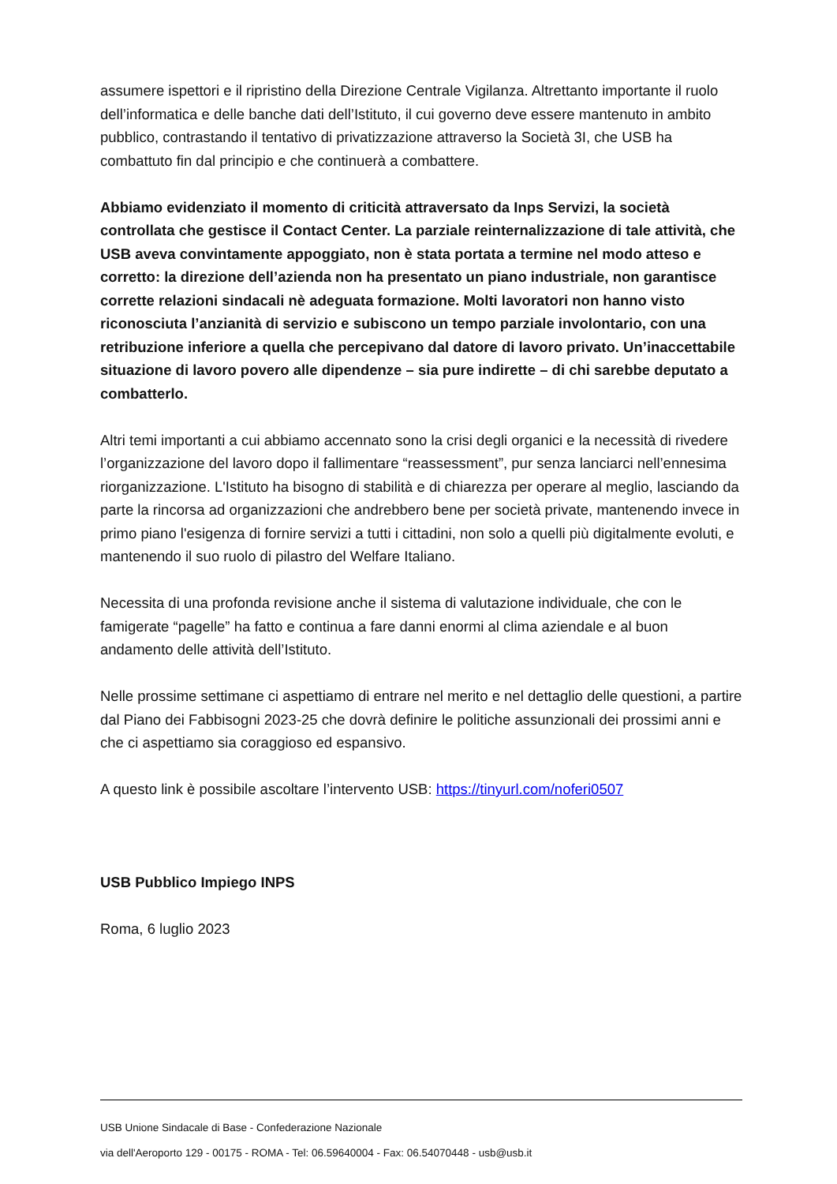assumere ispettori e il ripristino della Direzione Centrale Vigilanza. Altrettanto importante il ruolo dell’informatica e delle banche dati dell’Istituto, il cui governo deve essere mantenuto in ambito pubblico, contrastando il tentativo di privatizzazione attraverso la Società 3I, che USB ha combattuto fin dal principio e che continuerà a combattere.
Abbiamo evidenziato il momento di criticità attraversato da Inps Servizi, la società controllata che gestisce il Contact Center. La parziale reinternalizzazione di tale attività, che USB aveva convintamente appoggiato, non è stata portata a termine nel modo atteso e corretto: la direzione dell’azienda non ha presentato un piano industriale, non garantisce corrette relazioni sindacali nè adeguata formazione. Molti lavoratori non hanno visto riconosciuta l’anzianità di servizio e subiscono un tempo parziale involontario, con una retribuzione inferiore a quella che percepivano dal datore di lavoro privato. Un’inaccettabile situazione di lavoro povero alle dipendenze – sia pure indirette – di chi sarebbe deputato a combatterlo.
Altri temi importanti a cui abbiamo accennato sono la crisi degli organici e la necessità di rivedere l’organizzazione del lavoro dopo il fallimentare “reassessment”, pur senza lanciarci nell’ennesima riorganizzazione. L'Istituto ha bisogno di stabilità e di chiarezza per operare al meglio, lasciando da parte la rincorsa ad organizzazioni che andrebbero bene per società private, mantenendo invece in primo piano l'esigenza di fornire servizi a tutti i cittadini, non solo a quelli più digitalmente evoluti, e mantenendo il suo ruolo di pilastro del Welfare Italiano.
Necessita di una profonda revisione anche il sistema di valutazione individuale, che con le famigerate “pagelle” ha fatto e continua a fare danni enormi al clima aziendale e al buon andamento delle attività dell’Istituto.
Nelle prossime settimane ci aspettiamo di entrare nel merito e nel dettaglio delle questioni, a partire dal Piano dei Fabbisogni 2023-25 che dovrà definire le politiche assunzionali dei prossimi anni e che ci aspettiamo sia coraggioso ed espansivo.
A questo link è possibile ascoltare l’intervento USB: https://tinyurl.com/noferi0507
USB Pubblico Impiego INPS
Roma, 6 luglio 2023
USB Unione Sindacale di Base - Confederazione Nazionale
via dell'Aeroporto 129 - 00175 - ROMA - Tel: 06.59640004 - Fax: 06.54070448 - usb@usb.it